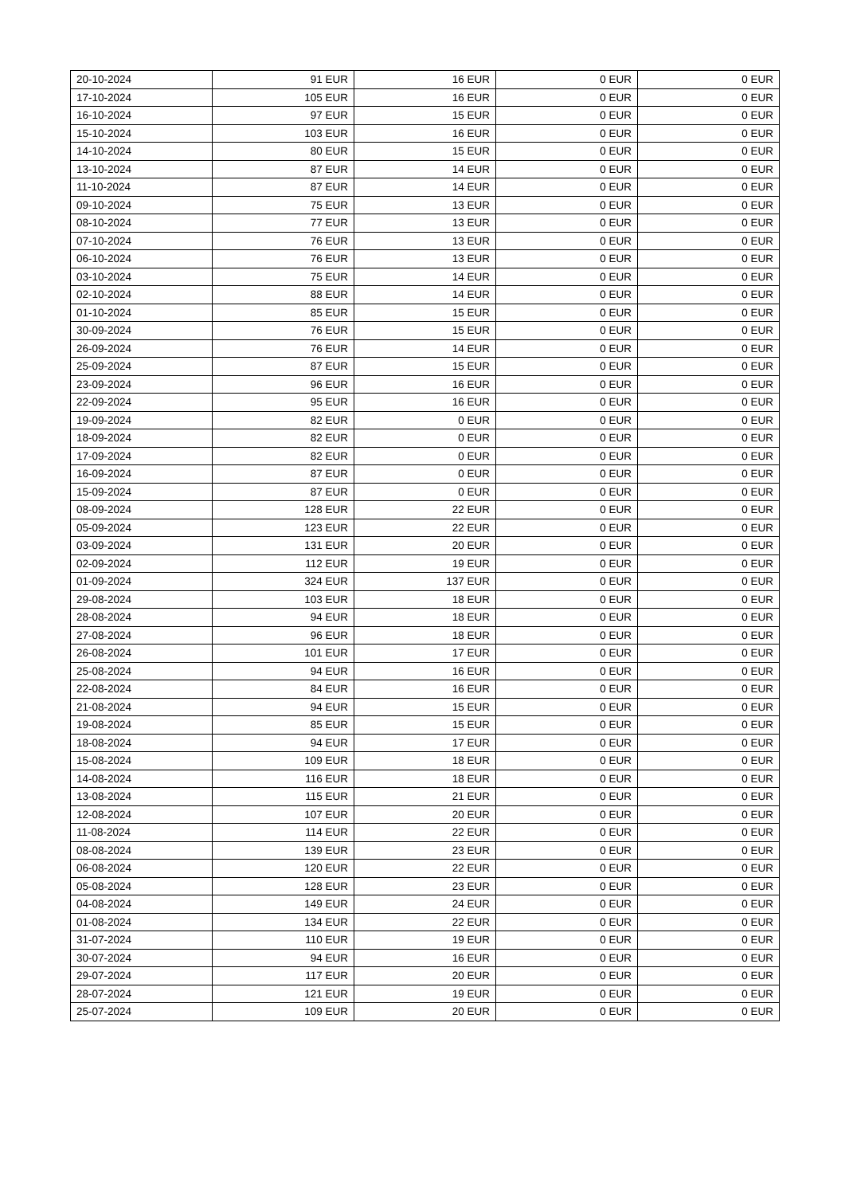| 20-10-2024 | 91 EUR | 16 EUR | 0 EUR | 0 EUR |
| 17-10-2024 | 105 EUR | 16 EUR | 0 EUR | 0 EUR |
| 16-10-2024 | 97 EUR | 15 EUR | 0 EUR | 0 EUR |
| 15-10-2024 | 103 EUR | 16 EUR | 0 EUR | 0 EUR |
| 14-10-2024 | 80 EUR | 15 EUR | 0 EUR | 0 EUR |
| 13-10-2024 | 87 EUR | 14 EUR | 0 EUR | 0 EUR |
| 11-10-2024 | 87 EUR | 14 EUR | 0 EUR | 0 EUR |
| 09-10-2024 | 75 EUR | 13 EUR | 0 EUR | 0 EUR |
| 08-10-2024 | 77 EUR | 13 EUR | 0 EUR | 0 EUR |
| 07-10-2024 | 76 EUR | 13 EUR | 0 EUR | 0 EUR |
| 06-10-2024 | 76 EUR | 13 EUR | 0 EUR | 0 EUR |
| 03-10-2024 | 75 EUR | 14 EUR | 0 EUR | 0 EUR |
| 02-10-2024 | 88 EUR | 14 EUR | 0 EUR | 0 EUR |
| 01-10-2024 | 85 EUR | 15 EUR | 0 EUR | 0 EUR |
| 30-09-2024 | 76 EUR | 15 EUR | 0 EUR | 0 EUR |
| 26-09-2024 | 76 EUR | 14 EUR | 0 EUR | 0 EUR |
| 25-09-2024 | 87 EUR | 15 EUR | 0 EUR | 0 EUR |
| 23-09-2024 | 96 EUR | 16 EUR | 0 EUR | 0 EUR |
| 22-09-2024 | 95 EUR | 16 EUR | 0 EUR | 0 EUR |
| 19-09-2024 | 82 EUR | 0 EUR | 0 EUR | 0 EUR |
| 18-09-2024 | 82 EUR | 0 EUR | 0 EUR | 0 EUR |
| 17-09-2024 | 82 EUR | 0 EUR | 0 EUR | 0 EUR |
| 16-09-2024 | 87 EUR | 0 EUR | 0 EUR | 0 EUR |
| 15-09-2024 | 87 EUR | 0 EUR | 0 EUR | 0 EUR |
| 08-09-2024 | 128 EUR | 22 EUR | 0 EUR | 0 EUR |
| 05-09-2024 | 123 EUR | 22 EUR | 0 EUR | 0 EUR |
| 03-09-2024 | 131 EUR | 20 EUR | 0 EUR | 0 EUR |
| 02-09-2024 | 112 EUR | 19 EUR | 0 EUR | 0 EUR |
| 01-09-2024 | 324 EUR | 137 EUR | 0 EUR | 0 EUR |
| 29-08-2024 | 103 EUR | 18 EUR | 0 EUR | 0 EUR |
| 28-08-2024 | 94 EUR | 18 EUR | 0 EUR | 0 EUR |
| 27-08-2024 | 96 EUR | 18 EUR | 0 EUR | 0 EUR |
| 26-08-2024 | 101 EUR | 17 EUR | 0 EUR | 0 EUR |
| 25-08-2024 | 94 EUR | 16 EUR | 0 EUR | 0 EUR |
| 22-08-2024 | 84 EUR | 16 EUR | 0 EUR | 0 EUR |
| 21-08-2024 | 94 EUR | 15 EUR | 0 EUR | 0 EUR |
| 19-08-2024 | 85 EUR | 15 EUR | 0 EUR | 0 EUR |
| 18-08-2024 | 94 EUR | 17 EUR | 0 EUR | 0 EUR |
| 15-08-2024 | 109 EUR | 18 EUR | 0 EUR | 0 EUR |
| 14-08-2024 | 116 EUR | 18 EUR | 0 EUR | 0 EUR |
| 13-08-2024 | 115 EUR | 21 EUR | 0 EUR | 0 EUR |
| 12-08-2024 | 107 EUR | 20 EUR | 0 EUR | 0 EUR |
| 11-08-2024 | 114 EUR | 22 EUR | 0 EUR | 0 EUR |
| 08-08-2024 | 139 EUR | 23 EUR | 0 EUR | 0 EUR |
| 06-08-2024 | 120 EUR | 22 EUR | 0 EUR | 0 EUR |
| 05-08-2024 | 128 EUR | 23 EUR | 0 EUR | 0 EUR |
| 04-08-2024 | 149 EUR | 24 EUR | 0 EUR | 0 EUR |
| 01-08-2024 | 134 EUR | 22 EUR | 0 EUR | 0 EUR |
| 31-07-2024 | 110 EUR | 19 EUR | 0 EUR | 0 EUR |
| 30-07-2024 | 94 EUR | 16 EUR | 0 EUR | 0 EUR |
| 29-07-2024 | 117 EUR | 20 EUR | 0 EUR | 0 EUR |
| 28-07-2024 | 121 EUR | 19 EUR | 0 EUR | 0 EUR |
| 25-07-2024 | 109 EUR | 20 EUR | 0 EUR | 0 EUR |